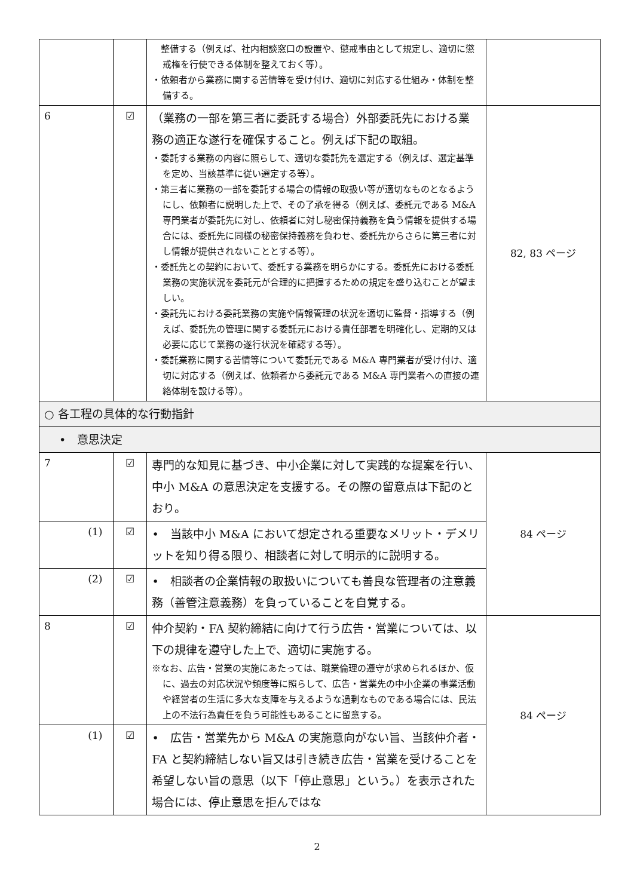| | | 整備する（例えば、社内相談窓口の設置や、懲戒事由として規定し、適切に懲戒権を行使できる体制を整えておく等）。 ・依頼者から業務に関する苦情等を受け付け、適切に対応する仕組み・体制を整備する。 | |
| 6 | ☑ | （業務の一部を第三者に委託する場合）外部委託先における業務の適正な遂行を確保すること。例えば下記の取組。 ・委託する業務の内容に照らして、適切な委託先を選定する（例えば、選定基準を定め、当該基準に従い選定する等）。 ・第三者に業務の一部を委託する場合の情報の取扱い等が適切なものとなるようにし、依頼者に説明した上で、その了承を得る（例えば、委託元である M&A 専門業者が委託先に対し、依頼者に対し秘密保持義務を負う情報を提供する場合には、委託先に同様の秘密保持義務を負わせ、委託先からさらに第三者に対し情報が提供されないこととする等）。 ・委託先との契約において、委託する業務を明らかにする。委託先における委託業務の実施状況を委託元が合理的に把握するための規定を盛り込むことが望ましい。 ・委託先における委託業務の実施や情報管理の状況を適切に監督・指導する（例えば、委託先の管理に関する委託元における責任部署を明確化し、定期的又は必要に応じて業務の遂行状況を確認する等）。 ・委託業務に関する苦情等について委託元である M&A 専門業者が受け付け、適切に対応する（例えば、依頼者から委託元である M&A 専門業者への直接の連絡体制を設ける等）。 | 82, 83 ページ |
| ○ 各工程の具体的な行動指針 | | | |
| • 意思決定 | | | |
| 7 | ☑ | 専門的な知見に基づき、中小企業に対して実践的な提案を行い、中小 M&A の意思決定を支援する。その際の留意点は下記のとおり。 | 84 ページ |
| (1) | ☑ | • 当該中小 M&A において想定される重要なメリット・デメリットを知り得る限り、相談者に対して明示的に説明する。 | |
| (2) | ☑ | • 相談者の企業情報の取扱いについても善良な管理者の注意義務（善管注意義務）を負っていることを自覚する。 | |
| 8 | ☑ | 仲介契約・FA 契約締結に向けて行う広告・営業については、以下の規律を遵守した上で、適切に実施する。 ※なお、広告・営業の実施にあたっては、職業倫理の遵守が求められるほか、仮に、過去の対応状況や頻度等に照らして、広告・営業先の中小企業の事業活動や経営者の生活に多大な支障を与えるような過剰なものである場合には、民法上の不法行為責任を負う可能性もあることに留意する。 | 84 ページ |
| (1) | ☑ | • 広告・営業先から M&A の実施意向がない旨、当該仲介者・FA と契約締結しない旨又は引き続き広告・営業を受けることを希望しない旨の意思（以下「停止意思」という。）を表示された場合には、停止意思を拒んではな | |
2